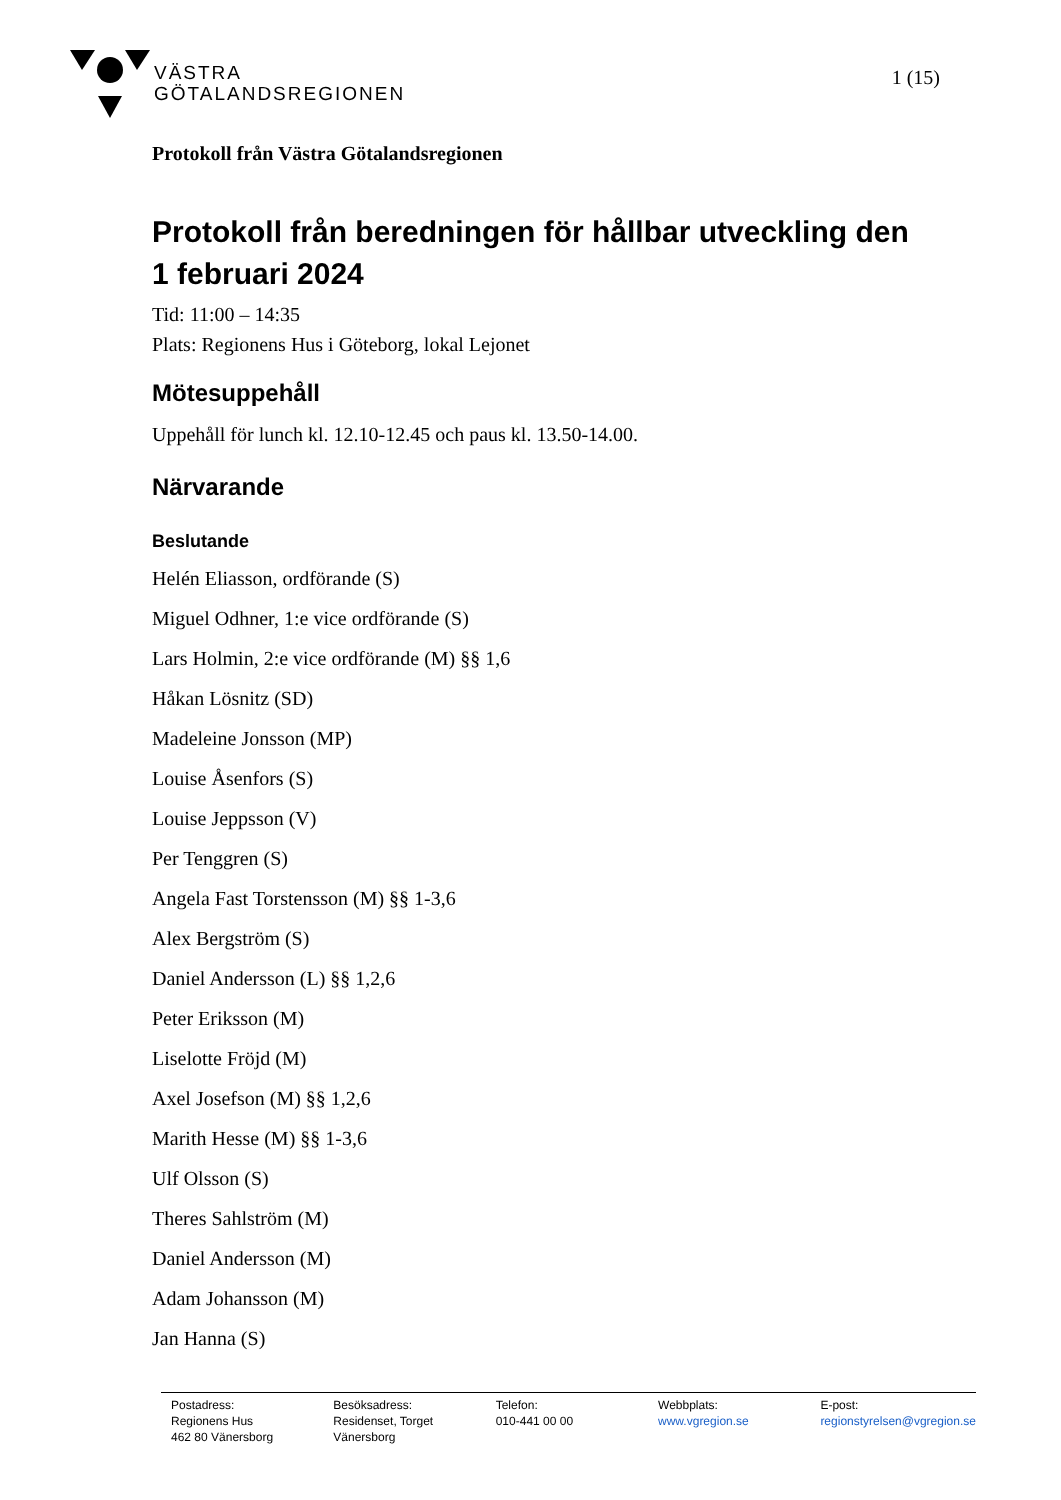VÄSTRA
GÖTALANDSREGIONEN
1 (15)
Protokoll från Västra Götalandsregionen
Protokoll från beredningen för hållbar utveckling den 1 februari 2024
Tid: 11:00 – 14:35
Plats: Regionens Hus i Göteborg, lokal Lejonet
Mötesuppehåll
Uppehåll för lunch kl. 12.10-12.45 och paus kl. 13.50-14.00.
Närvarande
Beslutande
Helén Eliasson, ordförande (S)
Miguel Odhner, 1:e vice ordförande (S)
Lars Holmin, 2:e vice ordförande (M) §§ 1,6
Håkan Lösnitz (SD)
Madeleine Jonsson (MP)
Louise Åsenfors (S)
Louise Jeppsson (V)
Per Tenggren (S)
Angela Fast Torstensson (M) §§ 1-3,6
Alex Bergström (S)
Daniel Andersson (L) §§ 1,2,6
Peter Eriksson (M)
Liselotte Fröjd (M)
Axel Josefson (M) §§ 1,2,6
Marith Hesse (M) §§ 1-3,6
Ulf Olsson (S)
Theres Sahlström (M)
Daniel Andersson (M)
Adam Johansson (M)
Jan Hanna (S)
Postadress:
Regionens Hus
462 80 Vänersborg
Besöksadress:
Residenset, Torget
Vänersborg
Telefon:
010-441 00 00
Webbplats:
www.vgregion.se
E-post:
regionstyrelsen@vgregion.se